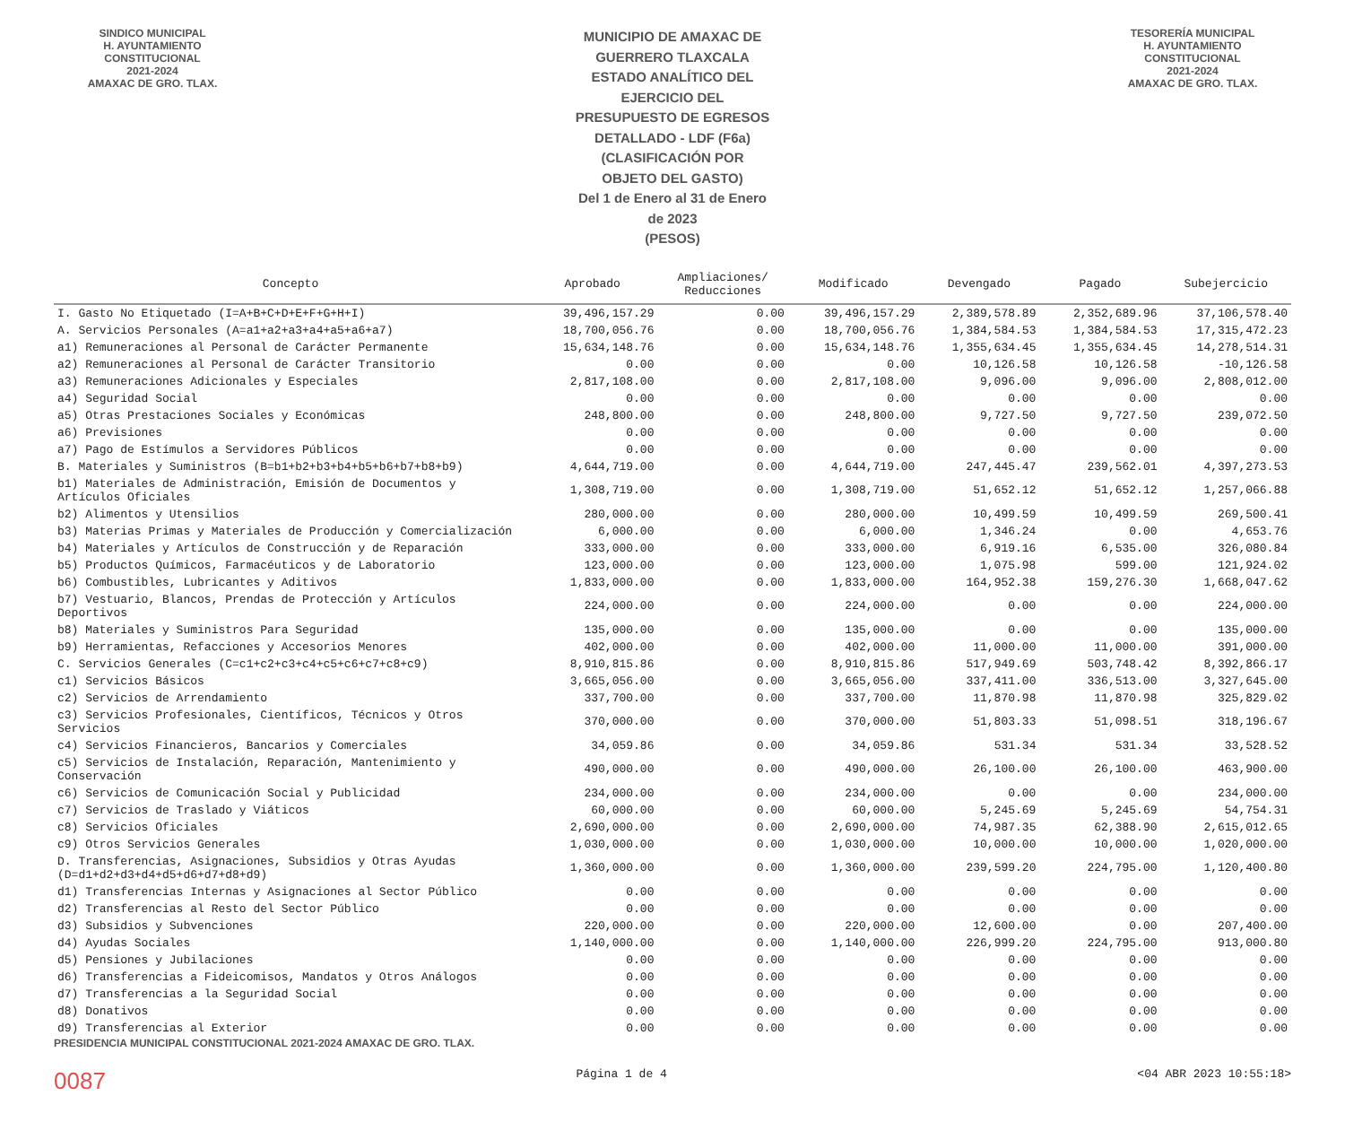SINDICO MUNICIPAL
H. AYUNTAMIENTO
CONSTITUCIONAL
2021-2024
AMAXAC DE GRO. TLAX.
MUNICIPIO DE AMAXAC DE GUERRERO TLAXCALA
ESTADO ANALÍTICO DEL EJERCICIO DEL PRESUPUESTO DE EGRESOS DETALLADO - LDF (F6a)
(CLASIFICACIÓN POR OBJETO DEL GASTO)
Del 1 de Enero al 31 de Enero de 2023
(PESOS)
TESORERÍA MUNICIPAL
H. AYUNTAMIENTO
CONSTITUCIONAL
2021-2024
AMAXAC DE GRO. TLAX.
| Concepto | Aprobado | Ampliaciones/ Reducciones | Modificado | Devengado | Pagado | Subejercicio |
| --- | --- | --- | --- | --- | --- | --- |
| I. Gasto No Etiquetado (I=A+B+C+D+E+F+G+H+I) | 39,496,157.29 | 0.00 | 39,496,157.29 | 2,389,578.89 | 2,352,689.96 | 37,106,578.40 |
| A. Servicios Personales (A=a1+a2+a3+a4+a5+a6+a7) | 18,700,056.76 | 0.00 | 18,700,056.76 | 1,384,584.53 | 1,384,584.53 | 17,315,472.23 |
| a1) Remuneraciones al Personal de Carácter Permanente | 15,634,148.76 | 0.00 | 15,634,148.76 | 1,355,634.45 | 1,355,634.45 | 14,278,514.31 |
| a2) Remuneraciones al Personal de Carácter Transitorio | 0.00 | 0.00 | 0.00 | 10,126.58 | 10,126.58 | -10,126.58 |
| a3) Remuneraciones Adicionales y Especiales | 2,817,108.00 | 0.00 | 2,817,108.00 | 9,096.00 | 9,096.00 | 2,808,012.00 |
| a4) Seguridad Social | 0.00 | 0.00 | 0.00 | 0.00 | 0.00 | 0.00 |
| a5) Otras Prestaciones Sociales y Económicas | 248,800.00 | 0.00 | 248,800.00 | 9,727.50 | 9,727.50 | 239,072.50 |
| a6) Previsiones | 0.00 | 0.00 | 0.00 | 0.00 | 0.00 | 0.00 |
| a7) Pago de Estímulos a Servidores Públicos | 0.00 | 0.00 | 0.00 | 0.00 | 0.00 | 0.00 |
| B. Materiales y Suministros (B=b1+b2+b3+b4+b5+b6+b7+b8+b9) | 4,644,719.00 | 0.00 | 4,644,719.00 | 247,445.47 | 239,562.01 | 4,397,273.53 |
| b1) Materiales de Administración, Emisión de Documentos y Artículos Oficiales | 1,308,719.00 | 0.00 | 1,308,719.00 | 51,652.12 | 51,652.12 | 1,257,066.88 |
| b2) Alimentos y Utensilios | 280,000.00 | 0.00 | 280,000.00 | 10,499.59 | 10,499.59 | 269,500.41 |
| b3) Materias Primas y Materiales de Producción y Comercialización | 6,000.00 | 0.00 | 6,000.00 | 1,346.24 | 0.00 | 4,653.76 |
| b4) Materiales y Artículos de Construcción y de Reparación | 333,000.00 | 0.00 | 333,000.00 | 6,919.16 | 6,535.00 | 326,080.84 |
| b5) Productos Químicos, Farmacéuticos y de Laboratorio | 123,000.00 | 0.00 | 123,000.00 | 1,075.98 | 599.00 | 121,924.02 |
| b6) Combustibles, Lubricantes y Aditivos | 1,833,000.00 | 0.00 | 1,833,000.00 | 164,952.38 | 159,276.30 | 1,668,047.62 |
| b7) Vestuario, Blancos, Prendas de Protección y Artículos Deportivos | 224,000.00 | 0.00 | 224,000.00 | 0.00 | 0.00 | 224,000.00 |
| b8) Materiales y Suministros Para Seguridad | 135,000.00 | 0.00 | 135,000.00 | 0.00 | 0.00 | 135,000.00 |
| b9) Herramientas, Refacciones y Accesorios Menores | 402,000.00 | 0.00 | 402,000.00 | 11,000.00 | 11,000.00 | 391,000.00 |
| C. Servicios Generales (C=c1+c2+c3+c4+c5+c6+c7+c8+c9) | 8,910,815.86 | 0.00 | 8,910,815.86 | 517,949.69 | 503,748.42 | 8,392,866.17 |
| c1) Servicios Básicos | 3,665,056.00 | 0.00 | 3,665,056.00 | 337,411.00 | 336,513.00 | 3,327,645.00 |
| c2) Servicios de Arrendamiento | 337,700.00 | 0.00 | 337,700.00 | 11,870.98 | 11,870.98 | 325,829.02 |
| c3) Servicios Profesionales, Científicos, Técnicos y Otros Servicios | 370,000.00 | 0.00 | 370,000.00 | 51,803.33 | 51,098.51 | 318,196.67 |
| c4) Servicios Financieros, Bancarios y Comerciales | 34,059.86 | 0.00 | 34,059.86 | 531.34 | 531.34 | 33,528.52 |
| c5) Servicios de Instalación, Reparación, Mantenimiento y Conservación | 490,000.00 | 0.00 | 490,000.00 | 26,100.00 | 26,100.00 | 463,900.00 |
| c6) Servicios de Comunicación Social y Publicidad | 234,000.00 | 0.00 | 234,000.00 | 0.00 | 0.00 | 234,000.00 |
| c7) Servicios de Traslado y Viáticos | 60,000.00 | 0.00 | 60,000.00 | 5,245.69 | 5,245.69 | 54,754.31 |
| c8) Servicios Oficiales | 2,690,000.00 | 0.00 | 2,690,000.00 | 74,987.35 | 62,388.90 | 2,615,012.65 |
| c9) Otros Servicios Generales | 1,030,000.00 | 0.00 | 1,030,000.00 | 10,000.00 | 10,000.00 | 1,020,000.00 |
| D. Transferencias, Asignaciones, Subsidios y Otras Ayudas (D=d1+d2+d3+d4+d5+d6+d7+d8+d9) | 1,360,000.00 | 0.00 | 1,360,000.00 | 239,599.20 | 224,795.00 | 1,120,400.80 |
| d1) Transferencias Internas y Asignaciones al Sector Público | 0.00 | 0.00 | 0.00 | 0.00 | 0.00 | 0.00 |
| d2) Transferencias al Resto del Sector Público | 0.00 | 0.00 | 0.00 | 0.00 | 0.00 | 0.00 |
| d3) Subsidios y Subvenciones | 220,000.00 | 0.00 | 220,000.00 | 12,600.00 | 0.00 | 207,400.00 |
| d4) Ayudas Sociales | 1,140,000.00 | 0.00 | 1,140,000.00 | 226,999.20 | 224,795.00 | 913,000.80 |
| d5) Pensiones y Jubilaciones | 0.00 | 0.00 | 0.00 | 0.00 | 0.00 | 0.00 |
| d6) Transferencias a Fideicomisos, Mandatos y Otros Análogos | 0.00 | 0.00 | 0.00 | 0.00 | 0.00 | 0.00 |
| d7) Transferencias a la Seguridad Social | 0.00 | 0.00 | 0.00 | 0.00 | 0.00 | 0.00 |
| d8) Donativos | 0.00 | 0.00 | 0.00 | 0.00 | 0.00 | 0.00 |
| d9) Transferencias al Exterior | 0.00 | 0.00 | 0.00 | 0.00 | 0.00 | 0.00 |
PRESIDENCIA MUNICIPAL CONSTITUCIONAL 2021-2024 AMAXAC DE GRO. TLAX.
0087 Página 1 de 4 <04 ABR 2023 10:55:18>